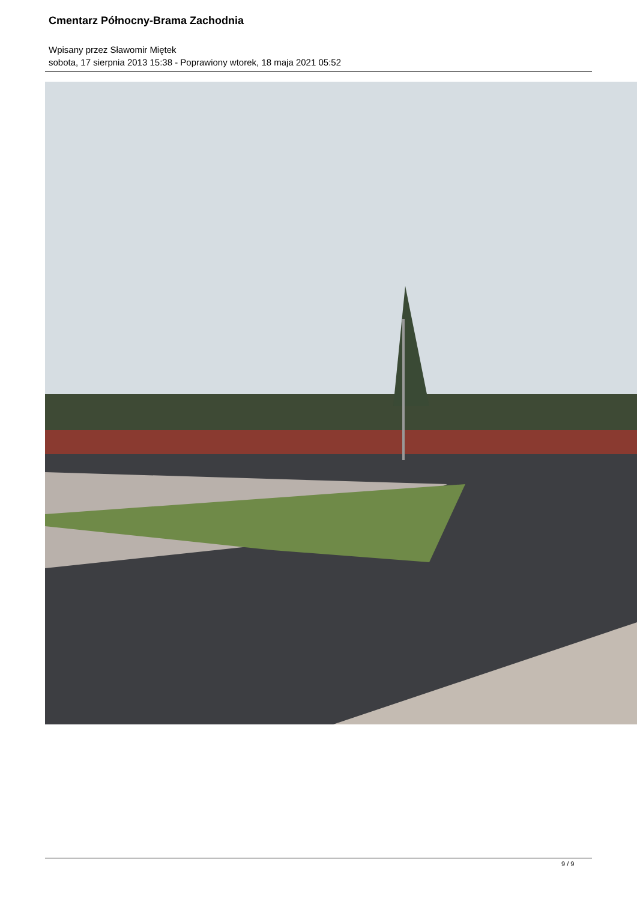Cmentarz Północny-Brama Zachodnia
Wpisany przez Sławomir Miętek
sobota, 17 sierpnia 2013 15:38 - Poprawiony wtorek, 18 maja 2021 05:52
9 / 9